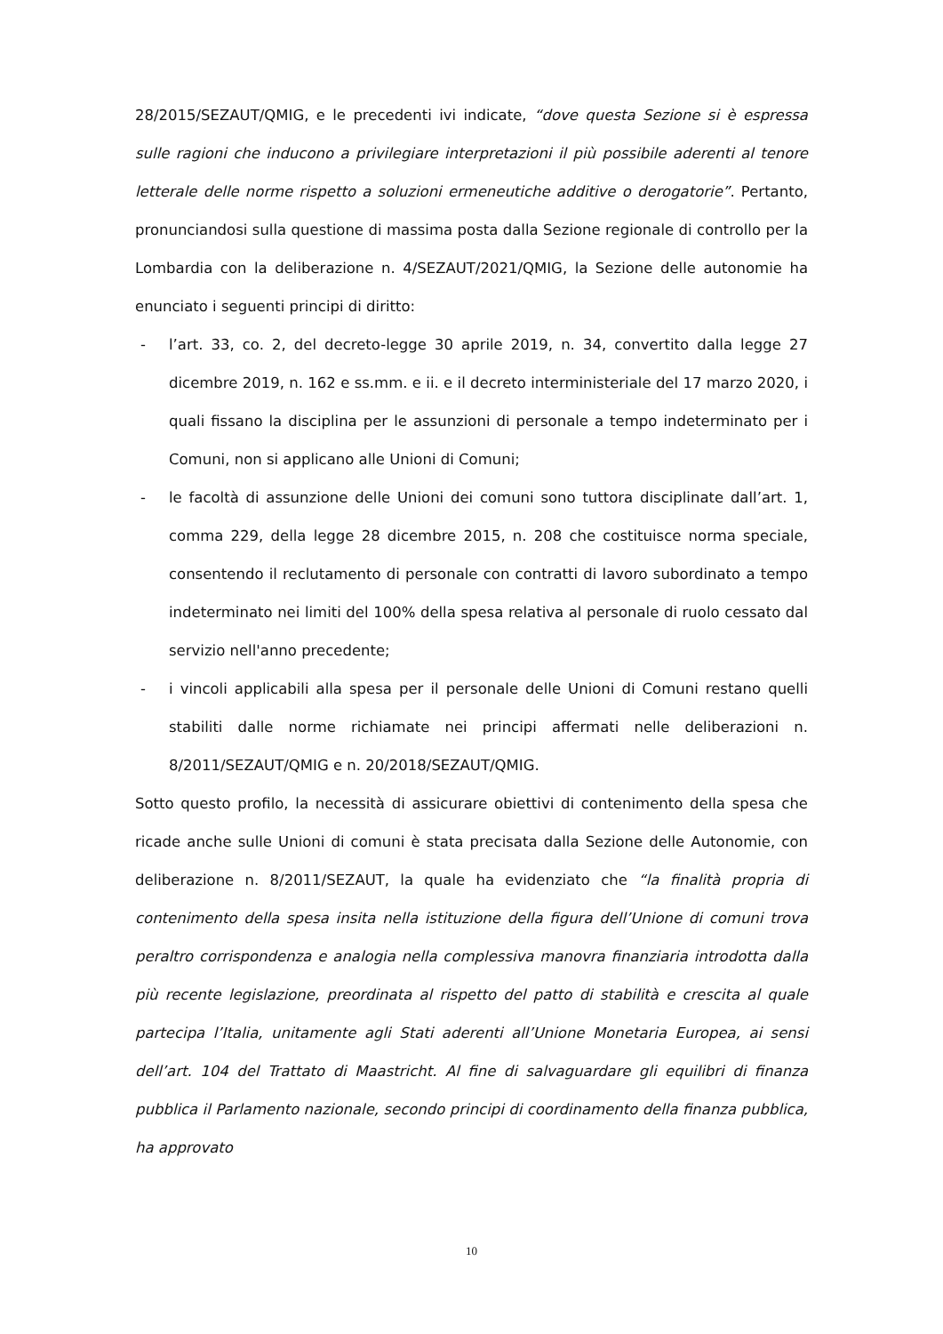28/2015/SEZAUT/QMIG, e le precedenti ivi indicate, “dove questa Sezione si è espressa sulle ragioni che inducono a privilegiare interpretazioni il più possibile aderenti al tenore letterale delle norme rispetto a soluzioni ermeneutiche additive o derogatorie”. Pertanto, pronunciandosi sulla questione di massima posta dalla Sezione regionale di controllo per la Lombardia con la deliberazione n. 4/SEZAUT/2021/QMIG, la Sezione delle autonomie ha enunciato i seguenti principi di diritto:
- l’art. 33, co. 2, del decreto-legge 30 aprile 2019, n. 34, convertito dalla legge 27 dicembre 2019, n. 162 e ss.mm. e ii. e il decreto interministeriale del 17 marzo 2020, i quali fissano la disciplina per le assunzioni di personale a tempo indeterminato per i Comuni, non si applicano alle Unioni di Comuni;
- le facoltà di assunzione delle Unioni dei comuni sono tuttora disciplinate dall’art. 1, comma 229, della legge 28 dicembre 2015, n. 208 che costituisce norma speciale, consentendo il reclutamento di personale con contratti di lavoro subordinato a tempo indeterminato nei limiti del 100% della spesa relativa al personale di ruolo cessato dal servizio nell'anno precedente;
- i vincoli applicabili alla spesa per il personale delle Unioni di Comuni restano quelli stabiliti dalle norme richiamate nei principi affermati nelle deliberazioni n. 8/2011/SEZAUT/QMIG e n. 20/2018/SEZAUT/QMIG.
Sotto questo profilo, la necessità di assicurare obiettivi di contenimento della spesa che ricade anche sulle Unioni di comuni è stata precisata dalla Sezione delle Autonomie, con deliberazione n. 8/2011/SEZAUT, la quale ha evidenziato che “la finalità propria di contenimento della spesa insita nella istituzione della figura dell’Unione di comuni trova peraltro corrispondenza e analogia nella complessiva manovra finanziaria introdotta dalla più recente legislazione, preordinata al rispetto del patto di stabilità e crescita al quale partecipa l’Italia, unitamente agli Stati aderenti all’Unione Monetaria Europea, ai sensi dell’art. 104 del Trattato di Maastricht. Al fine di salvaguardare gli equilibri di finanza pubblica il Parlamento nazionale, secondo principi di coordinamento della finanza pubblica, ha approvato
10